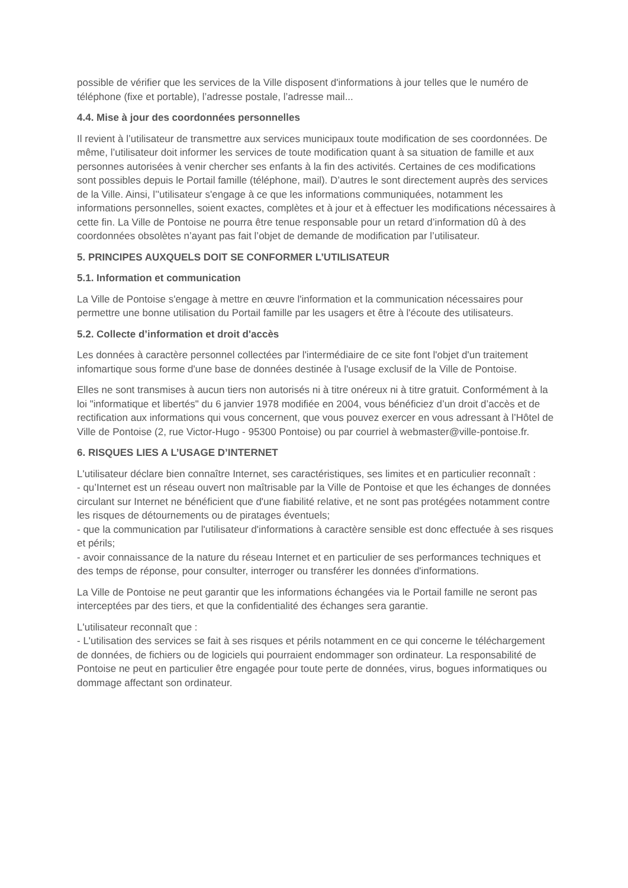possible de vérifier que les services de la Ville disposent d'informations à jour telles que le numéro de téléphone (fixe et portable), l’adresse postale, l’adresse mail...
4.4. Mise à jour des coordonnées personnelles
Il revient à l’utilisateur de transmettre aux services municipaux toute modification de ses coordonnées. De même, l’utilisateur doit informer les services de toute modification quant à sa situation de famille et aux personnes autorisées à venir chercher ses enfants à la fin des activités. Certaines de ces modifications sont possibles depuis le Portail famille (téléphone, mail). D’autres le sont directement auprès des services de la Ville. Ainsi, l’'utilisateur s'engage à ce que les informations communiquées, notamment les informations personnelles, soient exactes, complètes et à jour et à effectuer les modifications nécessaires à cette fin. La Ville de Pontoise ne pourra être tenue responsable pour un retard d’information dû à des coordonnées obsolètes n’ayant pas fait l’objet de demande de modification par l’utilisateur.
5. PRINCIPES AUXQUELS DOIT SE CONFORMER L’UTILISATEUR
5.1. Information et communication
La Ville de Pontoise s'engage à mettre en œuvre l'information et la communication nécessaires pour permettre une bonne utilisation du Portail famille par les usagers et être à l'écoute des utilisateurs.
5.2. Collecte d’information et droit d'accès
Les données à caractère personnel collectées par l'intermédiaire de ce site font l'objet d'un traitement infomartique sous forme d'une base de données destinée à l'usage exclusif de la Ville de Pontoise.
Elles ne sont transmises à aucun tiers non autorisés ni à titre onéreux ni à titre gratuit. Conformément à la loi "informatique et libertés" du 6 janvier 1978 modifiée en 2004, vous bénéficiez d’un droit d’accès et de rectification aux informations qui vous concernent, que vous pouvez exercer en vous adressant à l’Hôtel de Ville de Pontoise (2, rue Victor-Hugo - 95300 Pontoise) ou par courriel à webmaster@ville-pontoise.fr.
6. RISQUES LIES A L’USAGE D’INTERNET
L'utilisateur déclare bien connaître Internet, ses caractéristiques, ses limites et en particulier reconnaît :
- qu’Internet est un réseau ouvert non maîtrisable par la Ville de Pontoise et que les échanges de données circulant sur Internet ne bénéficient que d'une fiabilité relative, et ne sont pas protégées notamment contre les risques de détournements ou de piratages éventuels;
- que la communication par l'utilisateur d'informations à caractère sensible est donc effectuée à ses risques et périls;
- avoir connaissance de la nature du réseau Internet et en particulier de ses performances techniques et des temps de réponse, pour consulter, interroger ou transférer les données d'informations.
La Ville de Pontoise ne peut garantir que les informations échangées via le Portail famille ne seront pas interceptées par des tiers, et que la confidentialité des échanges sera garantie.
L'utilisateur reconnaît que :
- L'utilisation des services se fait à ses risques et périls notamment en ce qui concerne le téléchargement de données, de fichiers ou de logiciels qui pourraient endommager son ordinateur. La responsabilité de Pontoise ne peut en particulier être engagée pour toute perte de données, virus, bogues informatiques ou dommage affectant son ordinateur.